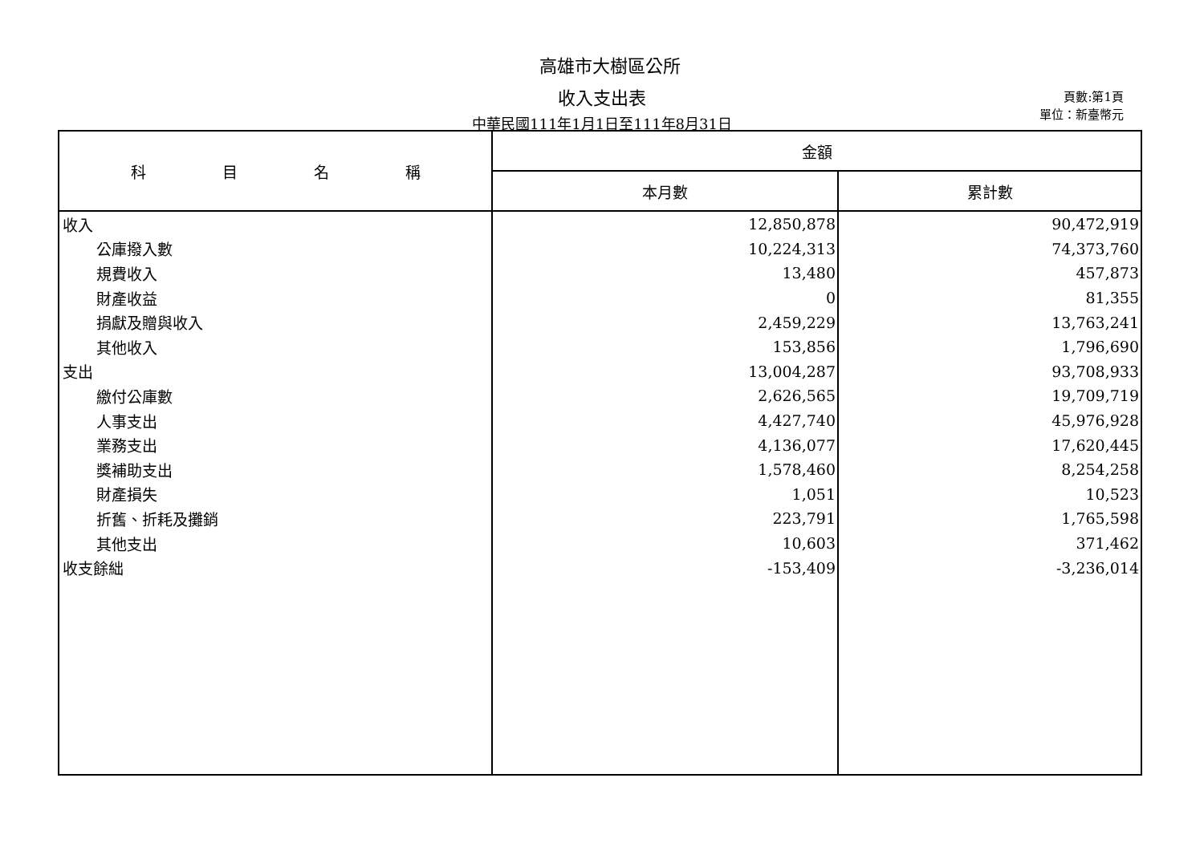高雄市大樹區公所
收入支出表
中華民國111年1月1日至111年8月31日
頁數:第1頁
單位：新臺幣元
| 科 目 名 稱 | 金額 | |
| --- | --- | --- |
| | 本月數 | 累計數 |
| 收入 | 12,850,878 | 90,472,919 |
| 公庫撥入數 | 10,224,313 | 74,373,760 |
| 規費收入 | 13,480 | 457,873 |
| 財產收益 | 0 | 81,355 |
| 捐獻及贈與收入 | 2,459,229 | 13,763,241 |
| 其他收入 | 153,856 | 1,796,690 |
| 支出 | 13,004,287 | 93,708,933 |
| 繳付公庫數 | 2,626,565 | 19,709,719 |
| 人事支出 | 4,427,740 | 45,976,928 |
| 業務支出 | 4,136,077 | 17,620,445 |
| 獎補助支出 | 1,578,460 | 8,254,258 |
| 財產損失 | 1,051 | 10,523 |
| 折舊、折耗及攤銷 | 223,791 | 1,765,598 |
| 其他支出 | 10,603 | 371,462 |
| 收支餘絀 | -153,409 | -3,236,014 |